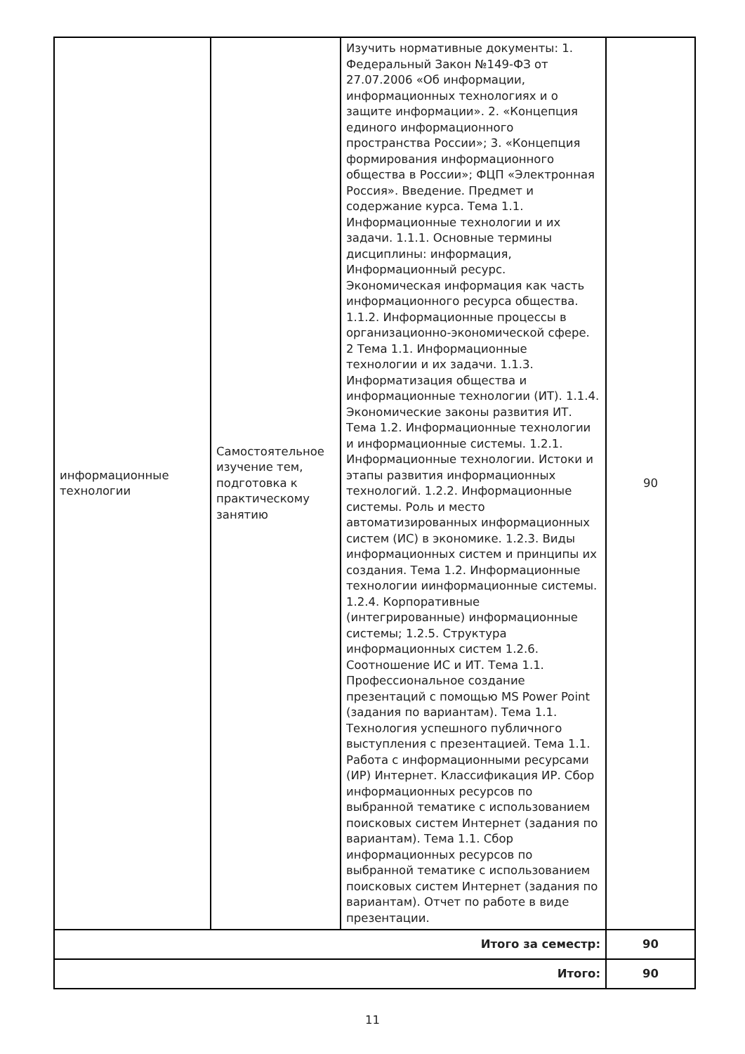| информационные технологии | Самостоятельное изучение тем, подготовка к практическому занятию | Изучить нормативные документы: 1. Федеральный Закон №149-ФЗ от 27.07.2006 «Об информации, информационных технологиях и о защите информации». 2. «Концепция единого информационного пространства России»; 3. «Концепция формирования информационного общества в России»; ФЦП «Электронная Россия». Введение. Предмет и содержание курса. Тема 1.1. Информационные технологии и их задачи. 1.1.1. Основные термины дисциплины: информация, Информационный ресурс. Экономическая информация как часть информационного ресурса общества. 1.1.2. Информационные процессы в организационно-экономической сфере. 2 Тема 1.1. Информационные технологии и их задачи. 1.1.3. Информатизация общества и информационные технологии (ИТ). 1.1.4. Экономические законы развития ИТ. Тема 1.2. Информационные технологии и информационные системы. 1.2.1. Информационные технологии. Истоки и этапы развития информационных технологий. 1.2.2. Информационные системы. Роль и место автоматизированных информационных систем (ИС) в экономике. 1.2.3. Виды информационных систем и принципы их создания. Тема 1.2. Информационные технологии иинформационные системы. 1.2.4. Корпоративные (интегрированные) информационные системы; 1.2.5. Структура информационных систем 1.2.6. Соотношение ИС и ИТ. Тема 1.1. Профессиональное создание презентаций с помощью MS Power Point (задания по вариантам). Тема 1.1. Технология успешного публичного выступления с презентацией. Тема 1.1. Работа с информационными ресурсами (ИР) Интернет. Классификация ИР. Сбор информационных ресурсов по выбранной тематике с использованием поисковых систем Интернет (задания по вариантам). Тема 1.1. Сбор информационных ресурсов по выбранной тематике с использованием поисковых систем Интернет (задания по вариантам). Отчет по работе в виде презентации. | 90 |
| Итого за семестр: | | | 90 |
| Итого: | | | 90 |
11